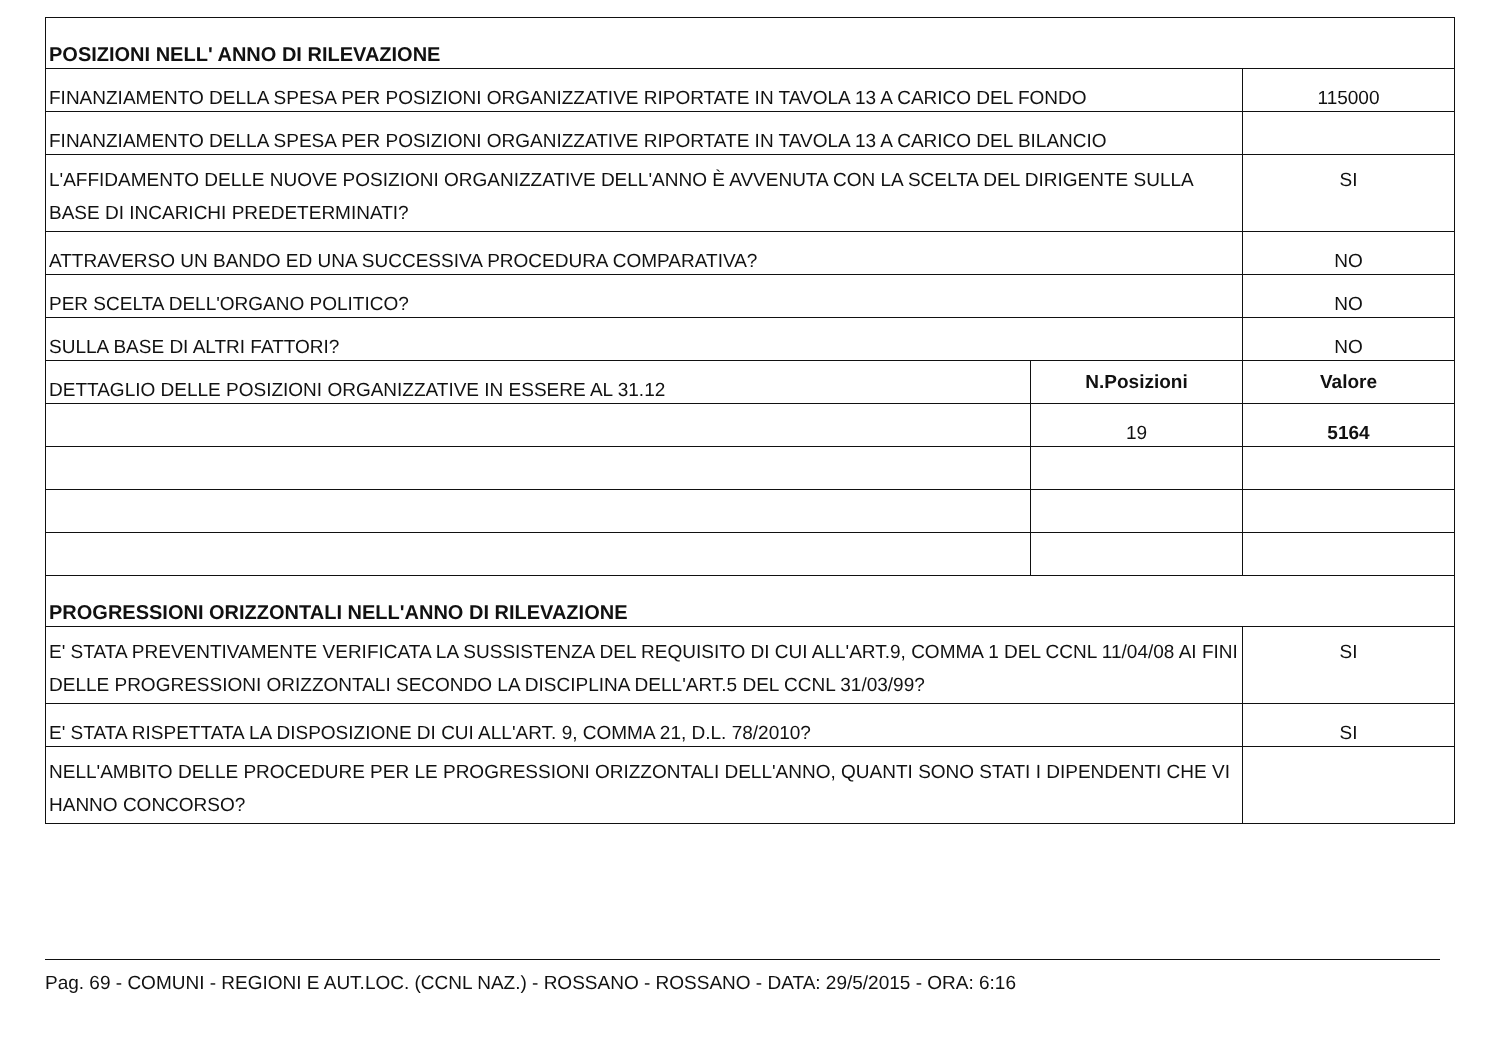| POSIZIONI NELL' ANNO DI RILEVAZIONE | | |
| FINANZIAMENTO DELLA SPESA PER POSIZIONI ORGANIZZATIVE RIPORTATE IN TAVOLA 13 A CARICO DEL FONDO | | 115000 |
| FINANZIAMENTO DELLA SPESA PER POSIZIONI ORGANIZZATIVE RIPORTATE IN TAVOLA 13 A CARICO DEL BILANCIO | | |
| L'AFFIDAMENTO DELLE NUOVE POSIZIONI ORGANIZZATIVE DELL'ANNO È AVVENUTA CON LA SCELTA DEL DIRIGENTE SULLA BASE DI INCARICHI PREDETERMINATI? | | SI |
| ATTRAVERSO UN BANDO ED UNA SUCCESSIVA PROCEDURA COMPARATIVA? | | NO |
| PER SCELTA DELL'ORGANO POLITICO? | | NO |
| SULLA BASE DI ALTRI FATTORI? | | NO |
| DETTAGLIO DELLE POSIZIONI ORGANIZZATIVE IN ESSERE AL 31.12 | N.Posizioni | Valore |
| | 19 | 5164 |
| PROGRESSIONI ORIZZONTALI NELL'ANNO DI RILEVAZIONE | | |
| E' STATA PREVENTIVAMENTE VERIFICATA LA SUSSISTENZA DEL REQUISITO DI CUI ALL'ART.9, COMMA 1 DEL CCNL 11/04/08 AI FINI DELLE PROGRESSIONI ORIZZONTALI SECONDO LA DISCIPLINA DELL'ART.5 DEL CCNL 31/03/99? | | SI |
| E' STATA RISPETTATA LA DISPOSIZIONE DI CUI ALL'ART. 9, COMMA 21, D.L. 78/2010? | | SI |
| NELL'AMBITO DELLE PROCEDURE PER LE PROGRESSIONI ORIZZONTALI DELL'ANNO, QUANTI SONO STATI I DIPENDENTI CHE VI HANNO CONCORSO? | | |
Pag. 69 - COMUNI - REGIONI E AUT.LOC. (CCNL NAZ.) - ROSSANO - ROSSANO - DATA: 29/5/2015 - ORA: 6:16